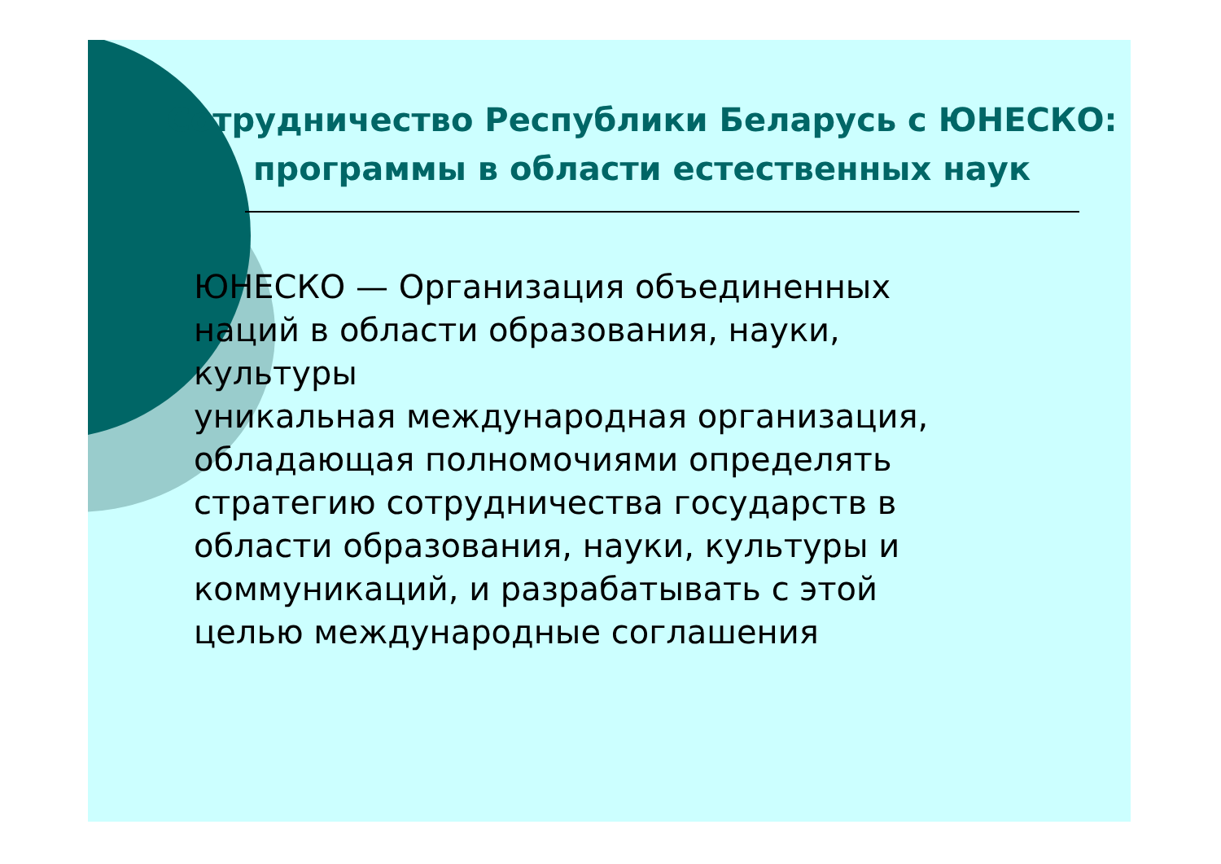Сотрудничество Республики Беларусь с ЮНЕСКО:
программы в области естественных наук
ЮНЕСКО — Организация объединенных
наций в области образования, науки,
культуры
уникальная международная организация,
обладающая полномочиями определять
стратегию сотрудничества государств в
области образования, науки, культуры и
коммуникаций, и разрабатывать с этой
целью международные соглашения